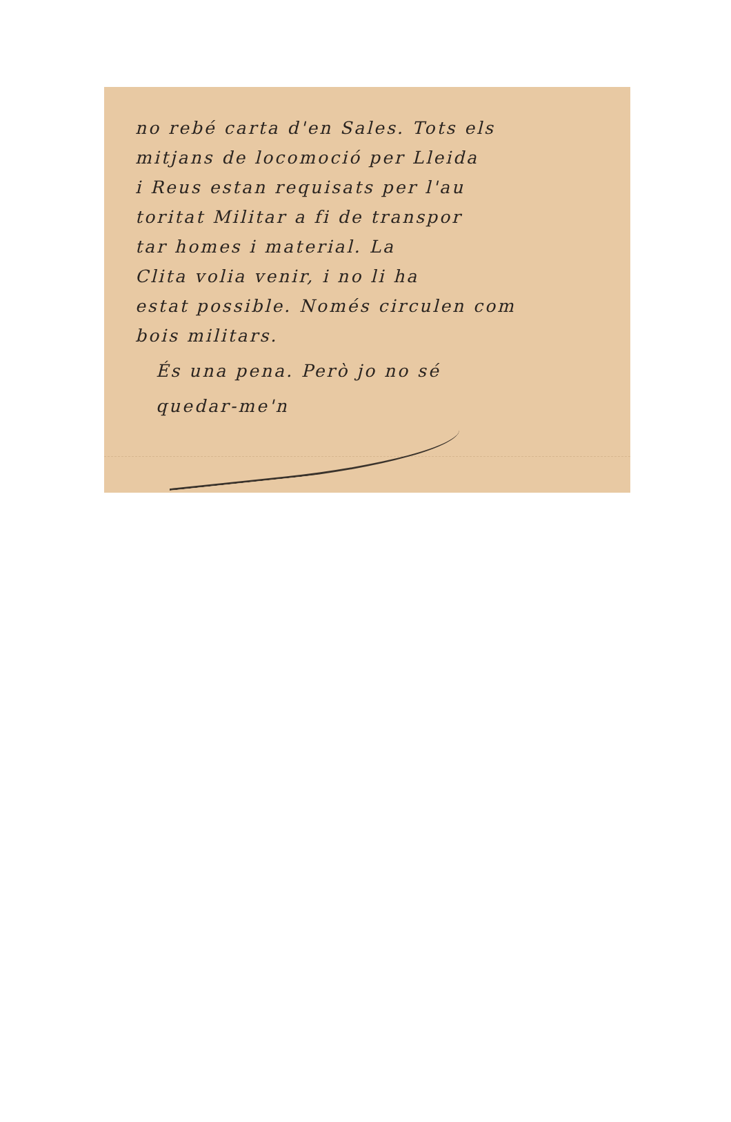no rebé carta d'en Sales. Tots els
mitjans de locomoció per Lleida
i Reus estan requisats per l'au
toritat Militar a fi de transpor
tar homes i material. La
Clita volia venir, i no li ha
estat possible. Només circulen com
bois militars.
És una pena. Però jo no sé
quedar-me'n